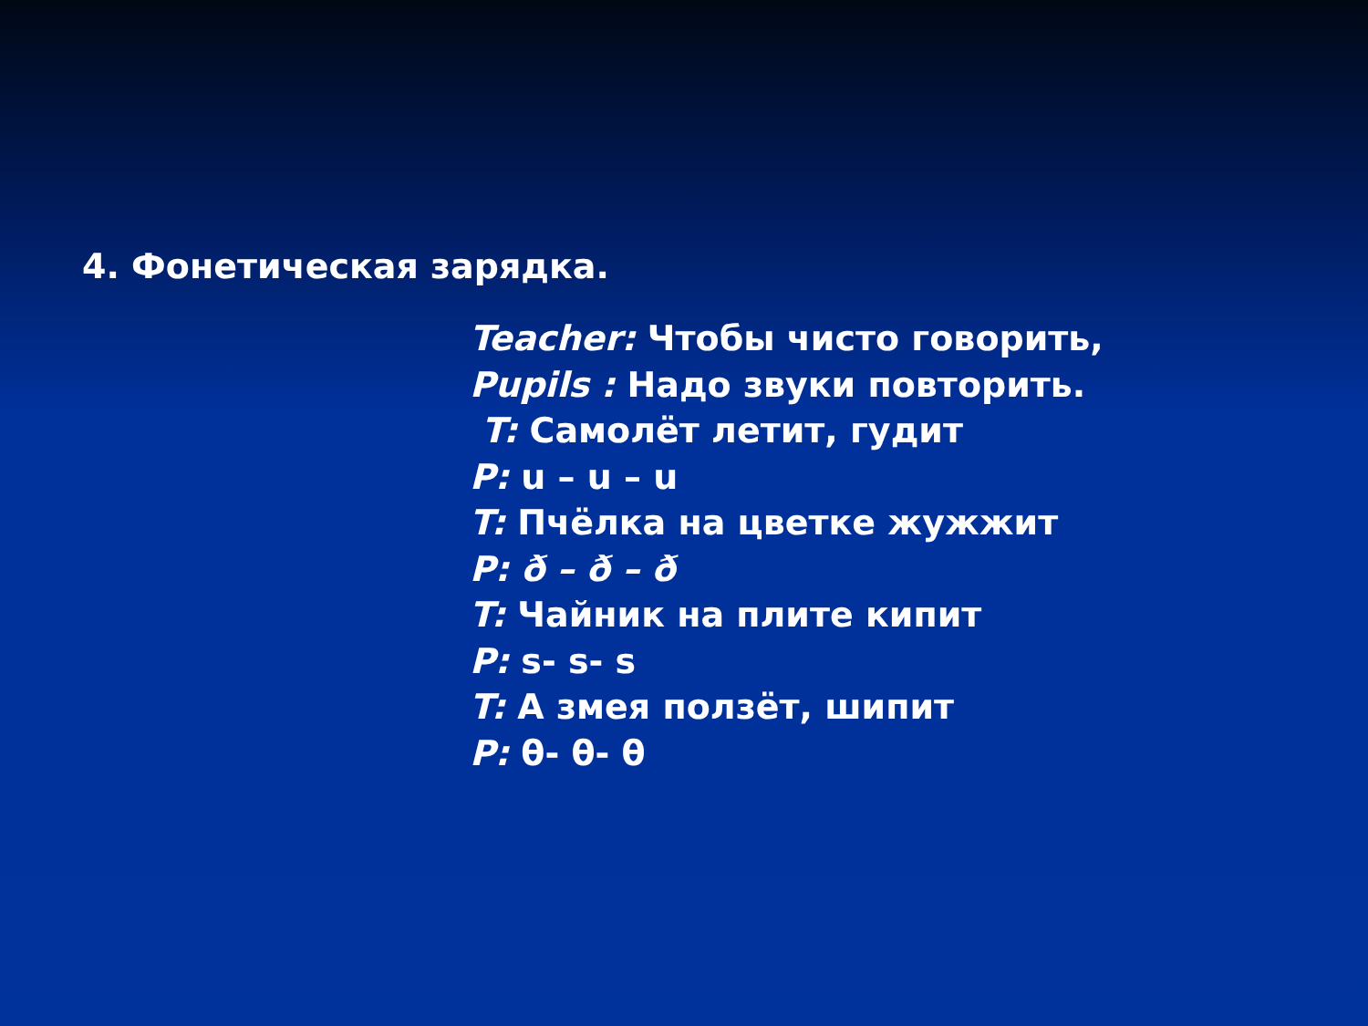4. Фонетическая зарядка.
Teacher: Чтобы чисто говорить,
Pupils : Надо звуки повторить.
T: Самолёт летит, гудит
P: u – u – u
T: Пчёлка на цветке жужжит
P: ð – ð – ð
T: Чайник на плите кипит
P: s- s- s
T: А змея ползёт, шипит
P: θ- θ- θ